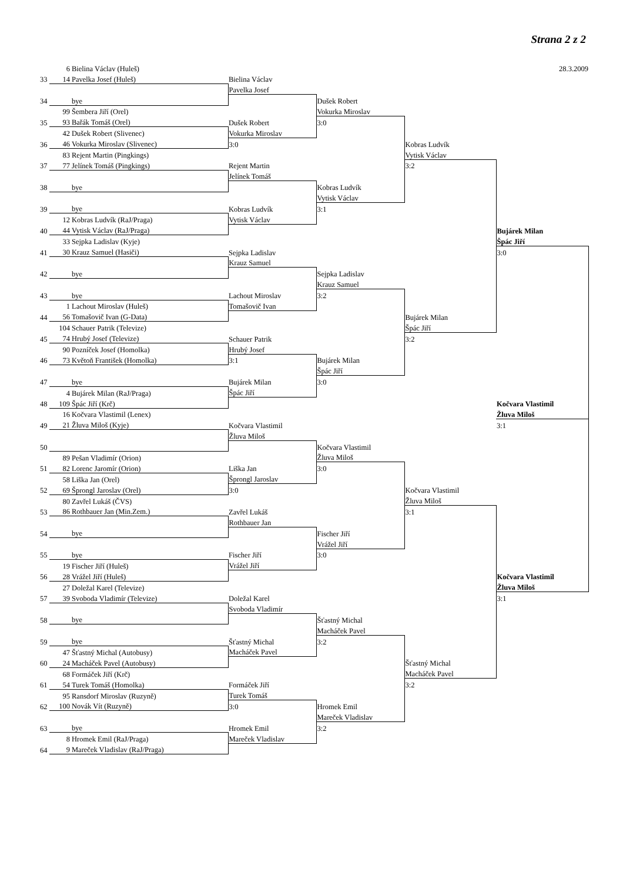Strana 2 z 2
| | 6 Bielina Václav (Huleš) | | | | 28.3.2009 |
| 33 | 14 Pavelka Josef (Huleš) | Bielina Václav | | | |
| | | Pavelka Josef | | | |
| 34 | bye | | Dušek Robert | | |
| | 99 Šembera Jiří (Orel) | | Vokurka Miroslav | | |
| 35 | 93 Bařák Tomáš (Orel) | Dušek Robert | 3:0 | | |
| | 42 Dušek Robert (Slivenec) | Vokurka Miroslav | | | |
| 36 | 46 Vokurka Miroslav (Slivenec) | 3:0 | | Kobras Ludvík | |
| | 83 Rejent Martin (Pingkings) | | | Vytisk Václav | |
| 37 | 77 Jelínek Tomáš (Pingkings) | Rejent Martin | | 3:2 | |
| | | Jelínek Tomáš | | | |
| 38 | bye | | Kobras Ludvík | | |
| | | | Vytisk Václav | | |
| 39 | bye | Kobras Ludvík | 3:1 | | |
| | 12 Kobras Ludvík (RaJ/Praga) | Vytisk Václav | | | |
| 40 | 44 Vytisk Václav (RaJ/Praga) | | | | Bujárek Milan |
| | 33 Sejpka Ladislav (Kyje) | | | | Špác Jiří |
| 41 | 30 Krauz Samuel (Hasiči) | Sejpka Ladislav | | | 3:0 |
| | | Krauz Samuel | | | |
| 42 | bye | | Sejpka Ladislav | | |
| | | | Krauz Samuel | | |
| 43 | bye | Lachout Miroslav | 3:2 | | |
| | 1 Lachout Miroslav (Huleš) | Tomašovič Ivan | | | |
| 44 | 56 Tomašovič Ivan (G-Data) | | | Bujárek Milan | |
| | 104 Schauer Patrik (Televize) | | | Špác Jiří | |
| 45 | 74 Hrubý Josef (Televize) | Schauer Patrik | | 3:2 | |
| | 90 Pozníček Josef (Homolka) | Hrubý Josef | | | |
| 46 | 73 Květoň František (Homolka) | 3:1 | Bujárek Milan | | |
| | | | Špác Jiří | | |
| 47 | bye | Bujárek Milan | 3:0 | | |
| | 4 Bujárek Milan (RaJ/Praga) | Špác Jiří | | | |
| 48 | 109 Špác Jiří (Krč) | | | | Kočvara Vlastimil |
| | 16 Kočvara Vlastimil (Lenex) | | | | Žluva Miloš |
| 49 | 21 Žluva Miloš (Kyje) | Kočvara Vlastimil | | | 3:1 |
| | | Žluva Miloš | | | |
| 50 | | | Kočvara Vlastimil | | |
| | 89 Pešan Vladimír (Orion) | | Žluva Miloš | | |
| 51 | 82 Lorenc Jaromír (Orion) | Liška Jan | 3:0 | | |
| | 58 Liška Jan (Orel) | Šprongl Jaroslav | | | |
| 52 | 69 Šprongl Jaroslav (Orel) | 3:0 | | Kočvara Vlastimil | |
| | 80 Zavřel Lukáš (ČVS) | | | Žluva Miloš | |
| 53 | 86 Rothbauer Jan (Min.Zem.) | Zavřel Lukáš | | 3:1 | |
| | | Rothbauer Jan | | | |
| 54 | bye | | Fischer Jiří | | |
| | | | Vrážel Jiří | | |
| 55 | bye | Fischer Jiří | 3:0 | | |
| | 19 Fischer Jiří (Huleš) | Vrážel Jiří | | | |
| 56 | 28 Vrážel Jiří (Huleš) | | | | Kočvara Vlastimil |
| | 27 Doležal Karel (Televize) | | | | Žluva Miloš |
| 57 | 39 Svoboda Vladimír (Televize) | Doležal Karel | | | 3:1 |
| | | Svoboda Vladimír | | | |
| 58 | bye | | Šťastný Michal | | |
| | | | Macháček Pavel | | |
| 59 | bye | Šťastný Michal | 3:2 | | |
| | 47 Šťastný Michal (Autobusy) | Macháček Pavel | | | |
| 60 | 24 Macháček Pavel (Autobusy) | | | Šťastný Michal | |
| | 68 Formáček Jiří (Krč) | | | Macháček Pavel | |
| 61 | 54 Turek Tomáš (Homolka) | Formáček Jiří | | 3:2 | |
| | 95 Ransdorf Miroslav (Ruzyně) | Turek Tomáš | | | |
| 62 | 100 Novák Vít (Ruzyně) | 3:0 | Hromek Emil | | |
| | | | Mareček Vladislav | | |
| 63 | bye | Hromek Emil | 3:2 | | |
| | 8 Hromek Emil (RaJ/Praga) | Mareček Vladislav | | | |
| 64 | 9 Mareček Vladislav (RaJ/Praga) | | | | |